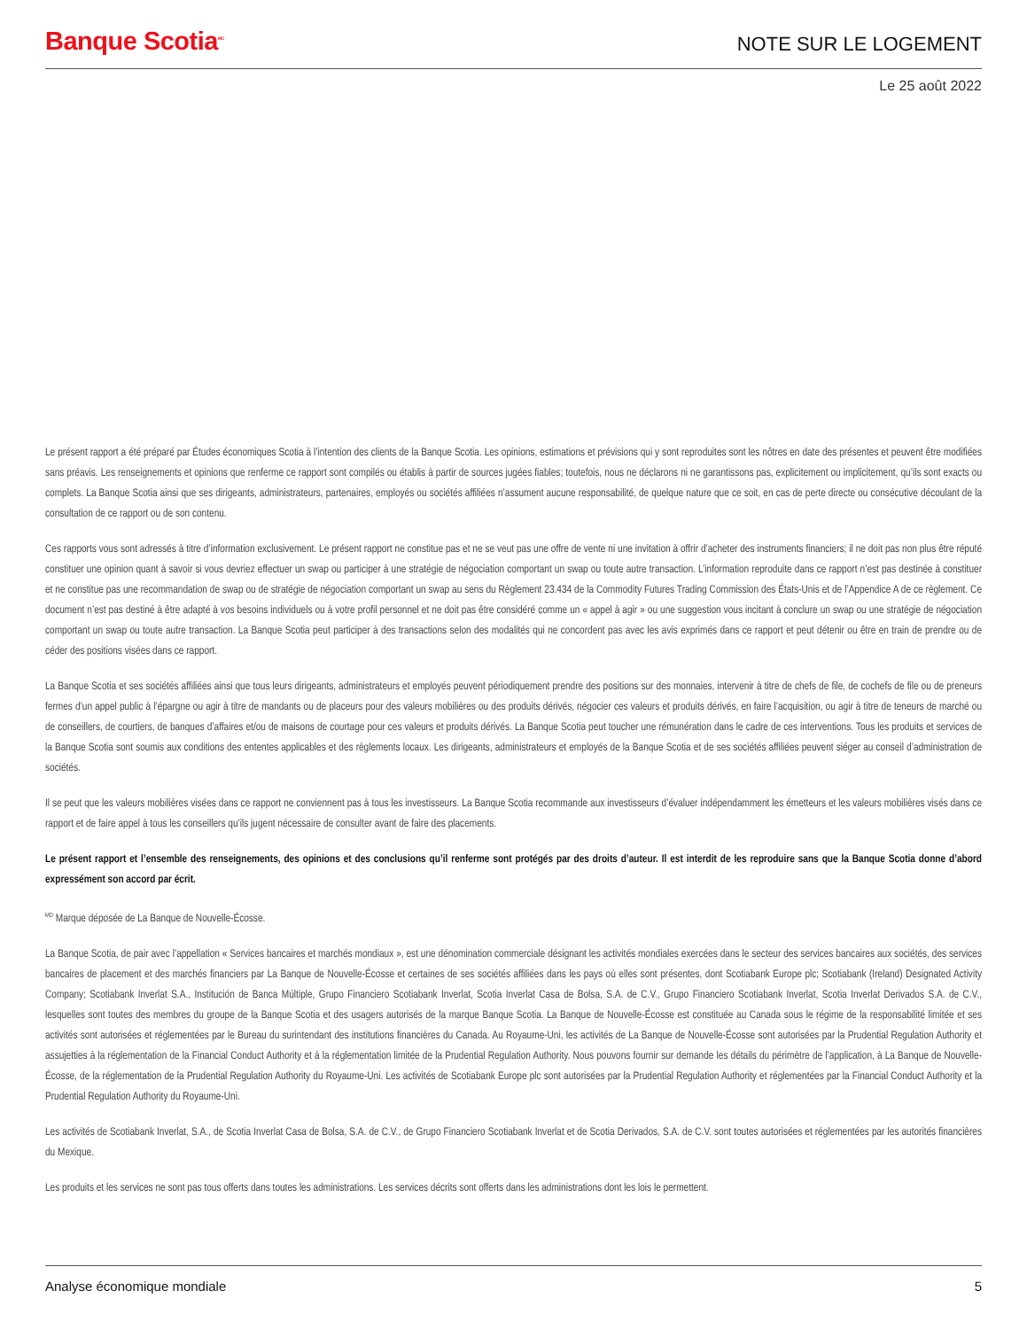Banque Scotia<sup>MC</sup>
NOTE SUR LE LOGEMENT
Le 25 août 2022
Le présent rapport a été préparé par Études économiques Scotia à l’intention des clients de la Banque Scotia. Les opinions, estimations et prévisions qui y sont reproduites sont les nôtres en date des présentes et peuvent être modifiées sans préavis. Les renseignements et opinions que renferme ce rapport sont compilés ou établis à partir de sources jugées fiables; toutefois, nous ne déclarons ni ne garantissons pas, explicitement ou implicitement, qu’ils sont exacts ou complets. La Banque Scotia ainsi que ses dirigeants, administrateurs, partenaires, employés ou sociétés affiliées n’assument aucune responsabilité, de quelque nature que ce soit, en cas de perte directe ou consécutive découlant de la consultation de ce rapport ou de son contenu.
Ces rapports vous sont adressés à titre d’information exclusivement. Le présent rapport ne constitue pas et ne se veut pas une offre de vente ni une invitation à offrir d’acheter des instruments financiers; il ne doit pas non plus être réputé constituer une opinion quant à savoir si vous devriez effectuer un swap ou participer à une stratégie de négociation comportant un swap ou toute autre transaction. L’information reproduite dans ce rapport n’est pas destinée à constituer et ne constitue pas une recommandation de swap ou de stratégie de négociation comportant un swap au sens du Règlement 23.434 de la Commodity Futures Trading Commission des États-Unis et de l’Appendice A de ce règlement. Ce document n’est pas destiné à être adapté à vos besoins individuels ou à votre profil personnel et ne doit pas être considéré comme un « appel à agir » ou une suggestion vous incitant à conclure un swap ou une stratégie de négociation comportant un swap ou toute autre transaction. La Banque Scotia peut participer à des transactions selon des modalités qui ne concordent pas avec les avis exprimés dans ce rapport et peut détenir ou être en train de prendre ou de céder des positions visées dans ce rapport.
La Banque Scotia et ses sociétés affiliées ainsi que tous leurs dirigeants, administrateurs et employés peuvent périodiquement prendre des positions sur des monnaies, intervenir à titre de chefs de file, de cochefs de file ou de preneurs fermes d’un appel public à l’épargne ou agir à titre de mandants ou de placeurs pour des valeurs mobilières ou des produits dérivés, négocier ces valeurs et produits dérivés, en faire l’acquisition, ou agir à titre de teneurs de marché ou de conseillers, de courtiers, de banques d’affaires et/ou de maisons de courtage pour ces valeurs et produits dérivés. La Banque Scotia peut toucher une rémunération dans le cadre de ces interventions. Tous les produits et services de la Banque Scotia sont soumis aux conditions des ententes applicables et des règlements locaux. Les dirigeants, administrateurs et employés de la Banque Scotia et de ses sociétés affiliées peuvent siéger au conseil d’administration de sociétés.
Il se peut que les valeurs mobilières visées dans ce rapport ne conviennent pas à tous les investisseurs. La Banque Scotia recommande aux investisseurs d’évaluer indépendamment les émetteurs et les valeurs mobilières visés dans ce rapport et de faire appel à tous les conseillers qu’ils jugent nécessaire de consulter avant de faire des placements.
Le présent rapport et l’ensemble des renseignements, des opinions et des conclusions qu’il renferme sont protégés par des droits d’auteur. Il est interdit de les reproduire sans que la Banque Scotia donne d’abord expressément son accord par écrit.
<sup>MD</sup> Marque déposée de La Banque de Nouvelle-Écosse.
La Banque Scotia, de pair avec l’appellation « Services bancaires et marchés mondiaux », est une dénomination commerciale désignant les activités mondiales exercées dans le secteur des services bancaires aux sociétés, des services bancaires de placement et des marchés financiers par La Banque de Nouvelle-Écosse et certaines de ses sociétés affiliées dans les pays où elles sont présentes, dont Scotiabank Europe plc; Scotiabank (Ireland) Designated Activity Company; Scotiabank Inverlat S.A., Institución de Banca Múltiple, Grupo Financiero Scotiabank Inverlat, Scotia Inverlat Casa de Bolsa, S.A. de C.V., Grupo Financiero Scotiabank Inverlat, Scotia Inverlat Derivados S.A. de C.V., lesquelles sont toutes des membres du groupe de la Banque Scotia et des usagers autorisés de la marque Banque Scotia. La Banque de Nouvelle-Écosse est constituée au Canada sous le régime de la responsabilité limitée et ses activités sont autorisées et réglementées par le Bureau du surintendant des institutions financières du Canada. Au Royaume-Uni, les activités de La Banque de Nouvelle-Écosse sont autorisées par la Prudential Regulation Authority et assujetties à la réglementation de la Financial Conduct Authority et à la réglementation limitée de la Prudential Regulation Authority. Nous pouvons fournir sur demande les détails du périmètre de l’application, à La Banque de Nouvelle-Écosse, de la réglementation de la Prudential Regulation Authority du Royaume-Uni. Les activités de Scotiabank Europe plc sont autorisées par la Prudential Regulation Authority et réglementées par la Financial Conduct Authority et la Prudential Regulation Authority du Royaume-Uni.
Les activités de Scotiabank Inverlat, S.A., de Scotia Inverlat Casa de Bolsa, S.A. de C.V., de Grupo Financiero Scotiabank Inverlat et de Scotia Derivados, S.A. de C.V. sont toutes autorisées et réglementées par les autorités financières du Mexique.
Les produits et les services ne sont pas tous offerts dans toutes les administrations. Les services décrits sont offerts dans les administrations dont les lois le permettent.
Analyse économique mondiale 5